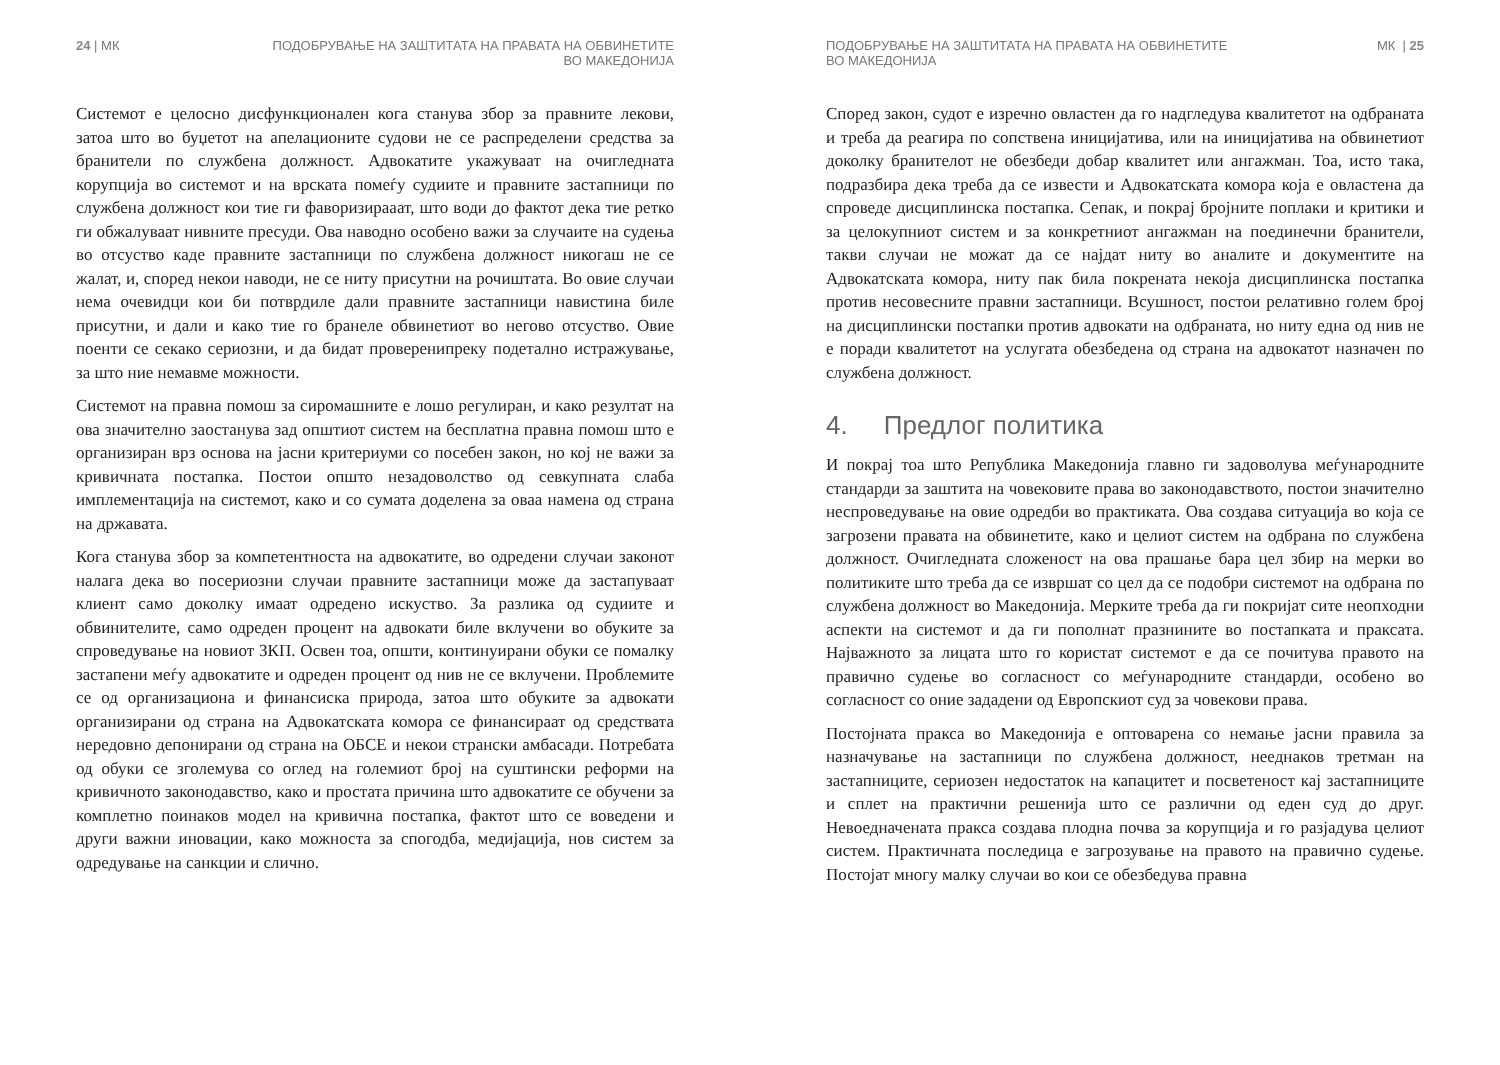24 | МК ПОДОБРУВАЊЕ НА ЗАШТИТАТА НА ПРАВАТА НА ОБВИНЕТИТЕ
ВО МАКЕДОНИЈА
Системот е целосно дисфункционален кога станува збор за правните лекови, затоа што во буџетот на апелационите судови не се распределени средства за бранители по службена должност. Адвокатите укажуваат на очигледната корупција во системот и на врската помеѓу судиите и правните застапници по службена должност кои тие ги фаворизирааат, што води до фактот дека тие ретко ги обжалуваат нивните пресуди. Ова наводно особено важи за случаите на судења во отсуство каде правните застапници по службена должност никогаш не се жалат, и, според некои наводи, не се ниту присутни на рочиштата. Во овие случаи нема очевидци кои би потврдиле дали правните застапници навистина биле присутни, и дали и како тие го бранеле обвинетиот во негово отсуство. Овие поенти се секако сериозни, и да бидат проверенипреку подетално истражување, за што ние немавме можности.
Системот на правна помош за сиромашните е лошо регулиран, и како резултат на ова значително заостанува зад општиот систем на бесплатна правна помош што е организиран врз основа на јасни критериуми со посебен закон, но кој не важи за кривичната постапка. Постои општо незадоволство од севкупната слаба имплементација на системот, како и со сумата доделена за оваа намена од страна на државата.
Кога станува збор за компетентноста на адвокатите, во одредени случаи законот налага дека во посериозни случаи правните застапници може да застапуваат клиент само доколку имаат одредено искуство. За разлика од судиите и обвинителите, само одреден процент на адвокати биле вклучени во обуките за спроведување на новиот ЗКП. Освен тоа, општи, континуирани обуки се помалку застапени меѓу адвокатите и одреден процент од нив не се вклучени. Проблемите се од организациона и финансиска природа, затоа што обуките за адвокати организирани од страна на Адвокатската комора се финансираат од средствата нередовно депонирани од страна на ОБСЕ и некои странски амбасади. Потребата од обуки се зголемува со оглед на големиот број на суштински реформи на кривичното законодавство, како и простата причина што адвокатите се обучени за комплетно поинаков модел на кривична постапка, фактот што се воведени и други важни иновации, како можноста за спогодба, медијација, нов систем за одредување на санкции и слично.
ПОДОБРУВАЊЕ НА ЗАШТИТАТА НА ПРАВАТА НА ОБВИНЕТИТЕ
ВО МАКЕДОНИЈА МК | 25
Според закон, судот е изречно овластен да го надгледува квалитетот на одбраната и треба да реагира по сопствена иницијатива, или на иницијатива на обвинетиот доколку бранителот не обезбеди добар квалитет или ангажман. Тоа, исто така, подразбира дека треба да се извести и Адвокатската комора која е овластена да спроведе дисциплинска постапка. Сепак, и покрај бројните поплаки и критики и за целокупниот систем и за конкретниот ангажман на поединечни бранители, такви случаи не можат да се најдат ниту во аналите и документите на Адвокатската комора, ниту пак била покрената некоја дисциплинска постапка против несовесните правни застапници. Всушност, постои релативно голем број на дисциплински постапки против адвокати на одбраната, но ниту една од нив не е поради квалитетот на услугата обезбедена од страна на адвокатот назначен по службена должност.
4. Предлог политика
И покрај тоа што Република Македонија главно ги задоволува меѓународните стандарди за заштита на човековите права во законодавството, постои значително неспроведување на овие одредби во практиката. Ова создава ситуација во која се загрозени правата на обвинетите, како и целиот систем на одбрана по службена должност. Очигледната сложеност на ова прашање бара цел збир на мерки во политиките што треба да се извршат со цел да се подобри системот на одбрана по службена должност во Македонија. Мерките треба да ги покријат сите неопходни аспекти на системот и да ги пополнат празнините во постапката и праксата. Најважното за лицата што го користат системот е да се почитува правото на правично судење во согласност со меѓународните стандарди, особено во согласност со оние зададени од Европскиот суд за човекови права.
Постојната пракса во Македонија е оптоварена со немање јасни правила за назначување на застапници по службена должност, нееднаков третман на застапниците, сериозен недостаток на капацитет и посветеност кај застапниците и сплет на практични решенија што се различни од еден суд до друг. Невоедначената пракса создава плодна почва за корупција и го разјадува целиот систем. Практичната последица е загрозување на правото на правично судење. Постојат многу малку случаи во кои се обезбедува правна